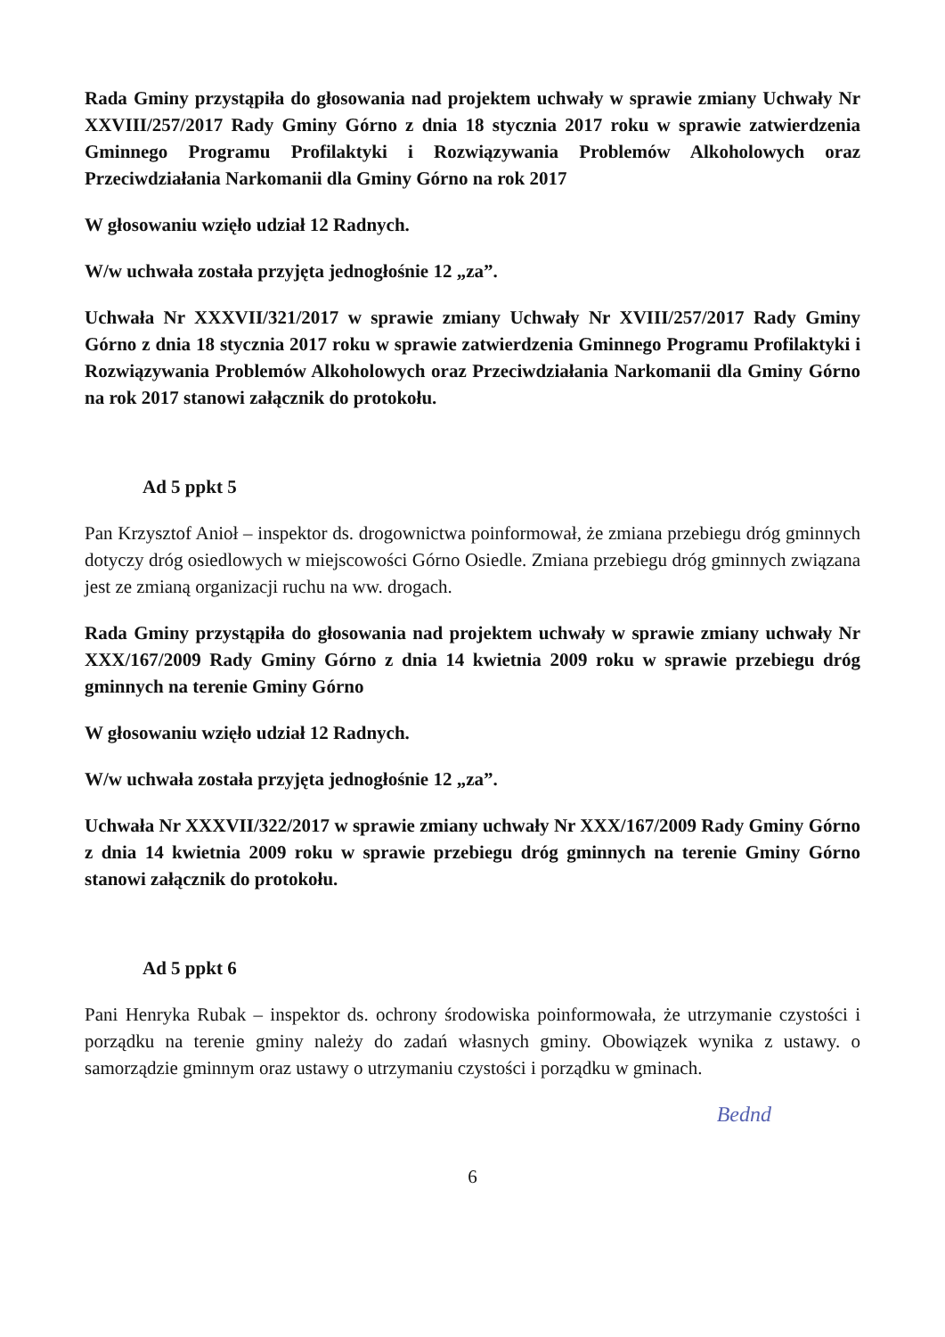Rada Gminy przystąpiła do głosowania nad projektem uchwały w sprawie zmiany Uchwały Nr XXVIII/257/2017 Rady Gminy Górno z dnia 18 stycznia 2017 roku w sprawie zatwierdzenia Gminnego Programu Profilaktyki i Rozwiązywania Problemów Alkoholowych oraz Przeciwdziałania Narkomanii dla Gminy Górno na rok 2017
W głosowaniu wzięło udział 12 Radnych.
W/w uchwała została przyjęta jednogłośnie 12 „za”.
Uchwała Nr XXXVII/321/2017 w sprawie zmiany Uchwały Nr XVIII/257/2017 Rady Gminy Górno z dnia 18 stycznia 2017 roku w sprawie zatwierdzenia Gminnego Programu Profilaktyki i Rozwiązywania Problemów Alkoholowych oraz Przeciwdziałania Narkomanii dla Gminy Górno na rok 2017 stanowi załącznik do protokołu.
Ad 5 ppkt 5
Pan Krzysztof Anioł – inspektor ds. drogownictwa poinformował, że zmiana przebiegu dróg gminnych dotyczy dróg osiedlowych w miejscowości Górno Osiedle. Zmiana przebiegu dróg gminnych związana jest ze zmianą organizacji ruchu na ww. drogach.
Rada Gminy przystąpiła do głosowania nad projektem uchwały w sprawie zmiany uchwały Nr XXX/167/2009 Rady Gminy Górno z dnia 14 kwietnia 2009 roku w sprawie przebiegu dróg gminnych na terenie Gminy Górno
W głosowaniu wzięło udział 12 Radnych.
W/w uchwała została przyjęta jednogłośnie 12 „za”.
Uchwała Nr XXXVII/322/2017 w sprawie zmiany uchwały Nr XXX/167/2009 Rady Gminy Górno z dnia 14 kwietnia 2009 roku w sprawie przebiegu dróg gminnych na terenie Gminy Górno stanowi załącznik do protokołu.
Ad 5 ppkt 6
Pani Henryka Rubak – inspektor ds. ochrony środowiska poinformowała, że utrzymanie czystości i porządku na terenie gminy należy do zadań własnych gminy. Obowiązek wynika z ustawy. o samorządzie gminnym oraz ustawy o utrzymaniu czystości i porządku w gminach.
Bednd
6